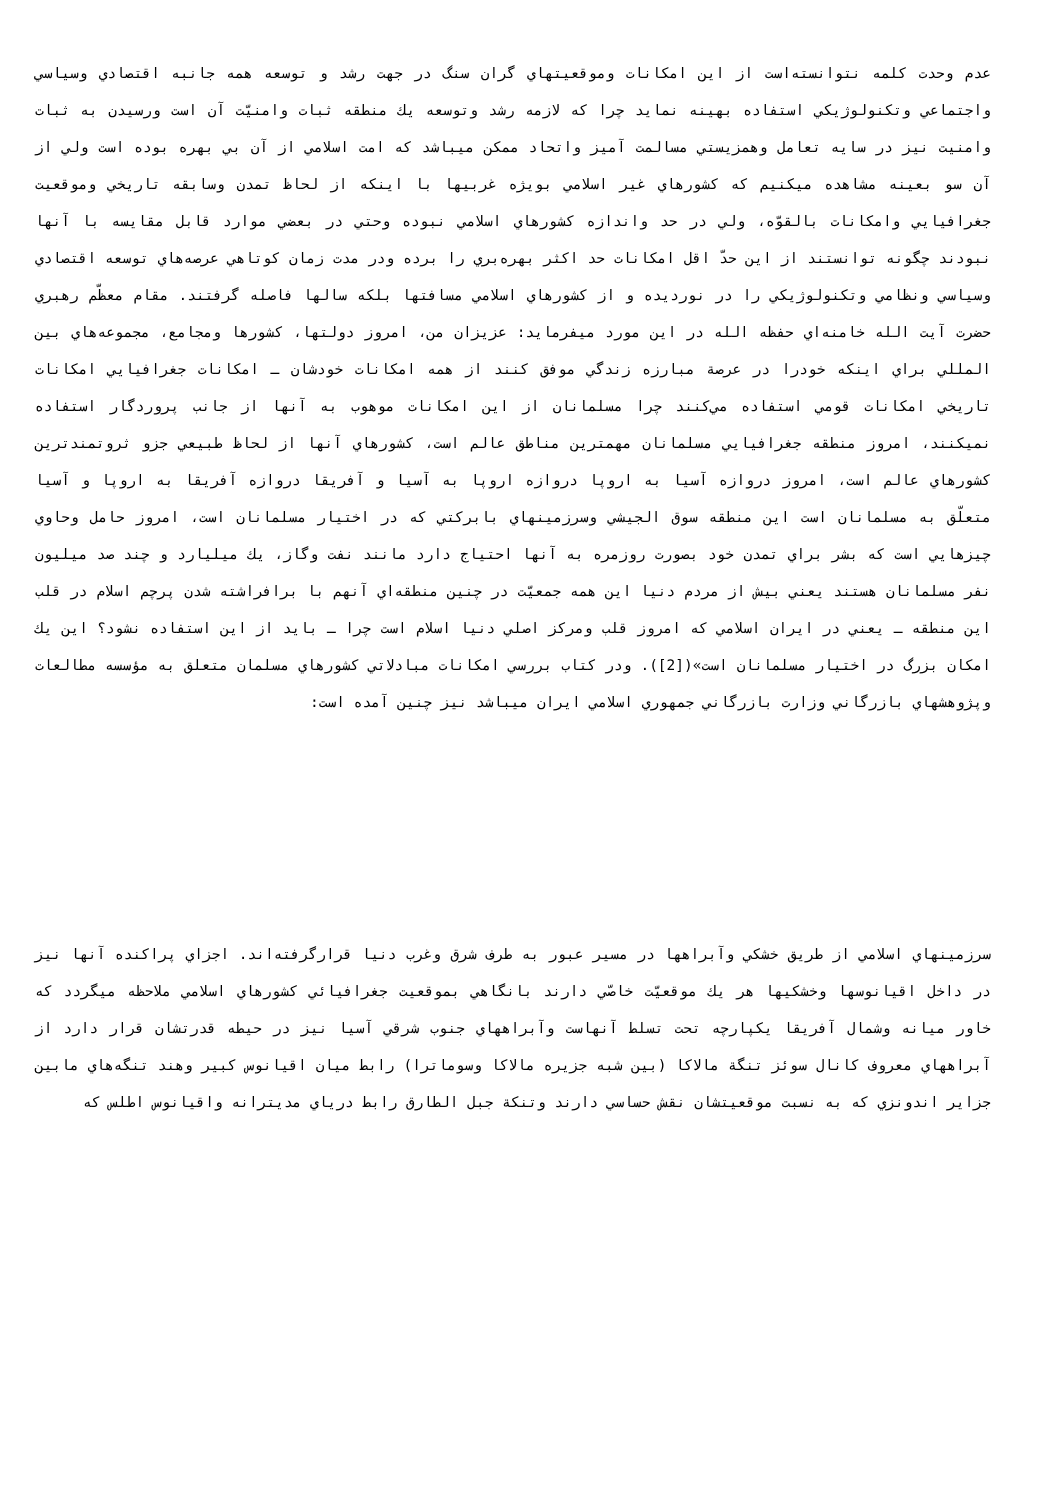عدم وحدت كلمه نتوانسته‌است از اين امكانات وموقعيتهاي گران سنگ در جهت رشد و توسعه همه جانبه اقتصادي وسياسي واجتماعي وتكنولوژيكي استفاده بهينه نمايد چرا كه لازمه رشد وتوسعه يك منطقه ثبات وامنيّت آن است ورسيدن به ثبات وامنيت نيز در سايه تعامل وهمزيستي مسالمت آميز واتحاد ممكن ميباشد كه امت اسلامي از آن بي بهره بوده است ولي از آن سو بعينه مشاهده ميكنيم كه كشورهاي غير اسلامي بويژه غربيها با اينكه از لحاظ تمدن وسابقه تاريخي وموقعيت جغرافيايي وامكانات بالقوّه، ولي در حد واندازه كشورهاي اسلامي نبوده وحتي در بعضي موارد قابل مقايسه با آنها نبودند چگونه توانستند از اين حدّ اقل امكانات حد اكثر بهره‌بري را برده ودر مدت زمان كوتاهي عرصه‌هاي توسعه اقتصادي وسياسي ونظامي وتكنولوژيكي را در نورديده و از كشورهاي اسلامي مسافتها بلكه سالها فاصله گرفتند. مقام معظّم رهبري حضرت آيت الله خامنه‌اي حفظه الله در اين مورد ميفرمايد: عزيزان من، امروز دولتها، كشورها ومجامع، مجموعه‌هاي بين المللي براي اينكه خودرا در عرصة مبارزه زندگي موفق كنند از همه امكانات خودشان ـ امكانات جغرافيايي امكانات تاريخي امكانات قومي استفاده مي‌كنند چرا مسلمانان از اين امكانات موهوب به آنها از جانب پروردگار استفاده نميكنند، امروز منطقه جغرافيايي مسلمانان مهمترين مناطق عالم است، كشورهاي آنها از لحاظ طبيعي جزو ثروتمندترين كشورهاي عالم است، امروز دروازه آسيا به اروپا دروازه اروپا به آسيا و آفريقا دروازه آفريقا به اروپا و آسيا متعلّق به مسلمانان است اين منطقه سوق الجيشي وسرزمينهاي بابركتي كه در اختيار مسلمانان است، امروز حامل وحاوي چيزهايي است كه بشر براي تمدن خود بصورت روزمره به آنها احتياج دارد مانند نفت وگاز، يك ميليارد و چند صد ميليون نفر مسلمانان هستند يعني بيش از مردم دنيا اين همه جمعيّت در چنين منطقه‌اي آنهم با برافراشته شدن پرچم اسلام در قلب اين منطقه ـ يعني در ايران اسلامي كه امروز قلب ومركز اصلي دنيا اسلام است چرا ـ بايد از اين استفاده نشود؟ اين يك امكان بزرگ در اختيار مسلمانان است»([2]). ودر كتاب بررسي امكانات مبادلاتي كشورهاي مسلمان متعلق به مؤسسه مطالعات وپژوهشهاي بازرگاني وزارت بازرگاني جمهوري اسلامي ايران ميباشد نيز چنين آمده است:
سرزمينهاي اسلامي از طريق خشكي وآبراهها در مسير عبور به طرف شرق وغرب دنيا قرارگرفته‌اند. اجزاي پراكنده آنها نيز در داخل اقيانوسها وخشكيها هر يك موقعيّت خاصّي دارند بانگاهي بموقعيت جغرافيائي كشورهاي اسلامي ملاحظه ميگردد كه خاور ميانه وشمال آفريقا يكپارچه تحت تسلط آنهاست وآبراههاي جنوب شرقي آسيا نيز در حيطه قدرتشان قرار دارد از آبراههاي معروف كانال سوئز تنگة مالاكا (بين شبه جزيره مالاكا وسوماترا) رابط ميان اقيانوس كبير وهند تنگه‌هاي مابين جزاير اندونزي كه به نسبت موقعيتشان نقش حساسي دارند وتنكة جبل الطارق رابط درياي مديترانه واقيانوس اطلس كه